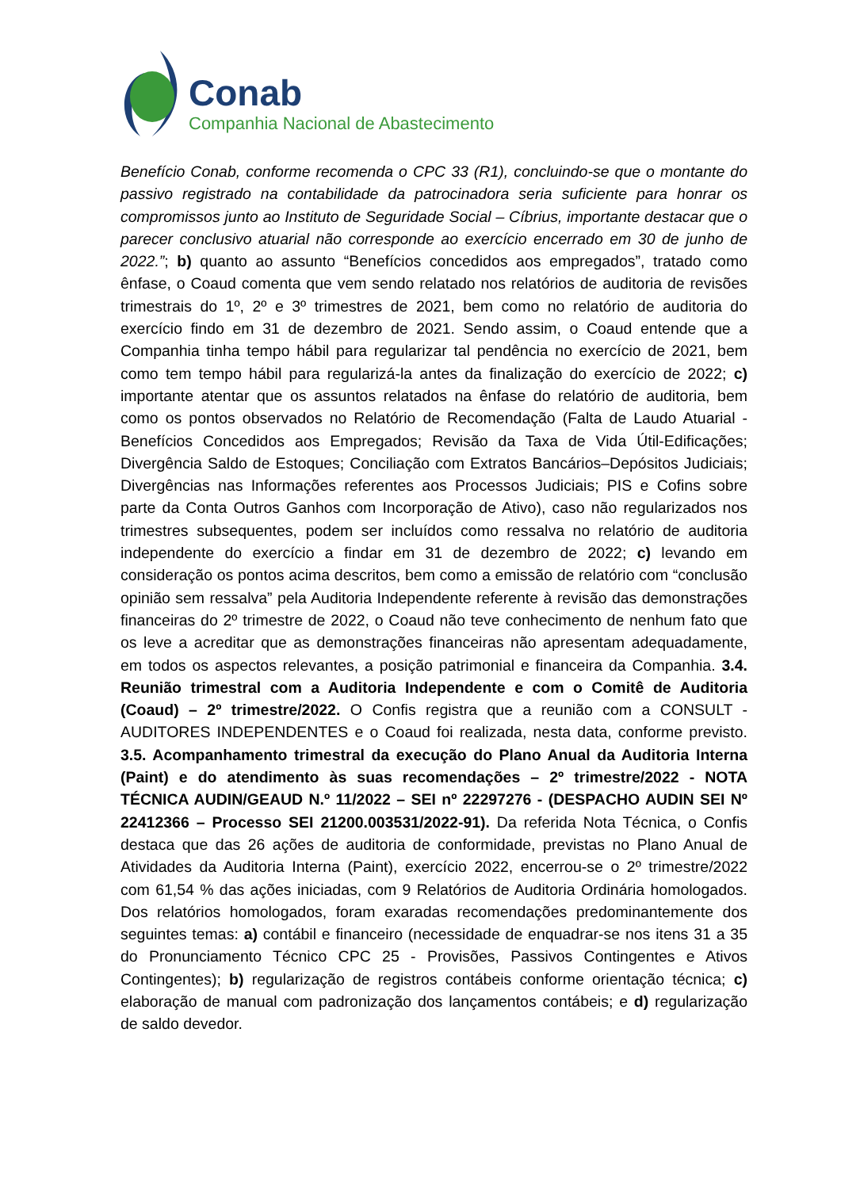Conab
Companhia Nacional de Abastecimento
Benefício Conab, conforme recomenda o CPC 33 (R1), concluindo-se que o montante do passivo registrado na contabilidade da patrocinadora seria suficiente para honrar os compromissos junto ao Instituto de Seguridade Social – Cíbrius, importante destacar que o parecer conclusivo atuarial não corresponde ao exercício encerrado em 30 de junho de 2022.”; b) quanto ao assunto “Benefícios concedidos aos empregados”, tratado como ênfase, o Coaud comenta que vem sendo relatado nos relatórios de auditoria de revisões trimestrais do 1º, 2º e 3º trimestres de 2021, bem como no relatório de auditoria do exercício findo em 31 de dezembro de 2021. Sendo assim, o Coaud entende que a Companhia tinha tempo hábil para regularizar tal pendência no exercício de 2021, bem como tem tempo hábil para regularizá-la antes da finalização do exercício de 2022; c) importante atentar que os assuntos relatados na ênfase do relatório de auditoria, bem como os pontos observados no Relatório de Recomendação (Falta de Laudo Atuarial - Benefícios Concedidos aos Empregados; Revisão da Taxa de Vida Útil-Edificações; Divergência Saldo de Estoques; Conciliação com Extratos Bancários–Depósitos Judiciais; Divergências nas Informações referentes aos Processos Judiciais; PIS e Cofins sobre parte da Conta Outros Ganhos com Incorporação de Ativo), caso não regularizados nos trimestres subsequentes, podem ser incluídos como ressalva no relatório de auditoria independente do exercício a findar em 31 de dezembro de 2022; c) levando em consideração os pontos acima descritos, bem como a emissão de relatório com “conclusão opinião sem ressalva” pela Auditoria Independente referente à revisão das demonstrações financeiras do 2º trimestre de 2022, o Coaud não teve conhecimento de nenhum fato que os leve a acreditar que as demonstrações financeiras não apresentam adequadamente, em todos os aspectos relevantes, a posição patrimonial e financeira da Companhia. 3.4. Reunião trimestral com a Auditoria Independente e com o Comitê de Auditoria (Coaud) – 2º trimestre/2022. O Confis registra que a reunião com a CONSULT - AUDITORES INDEPENDENTES e o Coaud foi realizada, nesta data, conforme previsto. 3.5. Acompanhamento trimestral da execução do Plano Anual da Auditoria Interna (Paint) e do atendimento às suas recomendações – 2º trimestre/2022 - NOTA TÉCNICA AUDIN/GEAUD N.º 11/2022 – SEI nº 22297276 - (DESPACHO AUDIN SEI Nº 22412366 – Processo SEI 21200.003531/2022-91). Da referida Nota Técnica, o Confis destaca que das 26 ações de auditoria de conformidade, previstas no Plano Anual de Atividades da Auditoria Interna (Paint), exercício 2022, encerrou-se o 2º trimestre/2022 com 61,54 % das ações iniciadas, com 9 Relatórios de Auditoria Ordinária homologados. Dos relatórios homologados, foram exaradas recomendações predominantemente dos seguintes temas: a) contábil e financeiro (necessidade de enquadrar-se nos itens 31 a 35 do Pronunciamento Técnico CPC 25 - Provisões, Passivos Contingentes e Ativos Contingentes); b) regularização de registros contábeis conforme orientação técnica; c) elaboração de manual com padronização dos lançamentos contábeis; e d) regularização de saldo devedor.